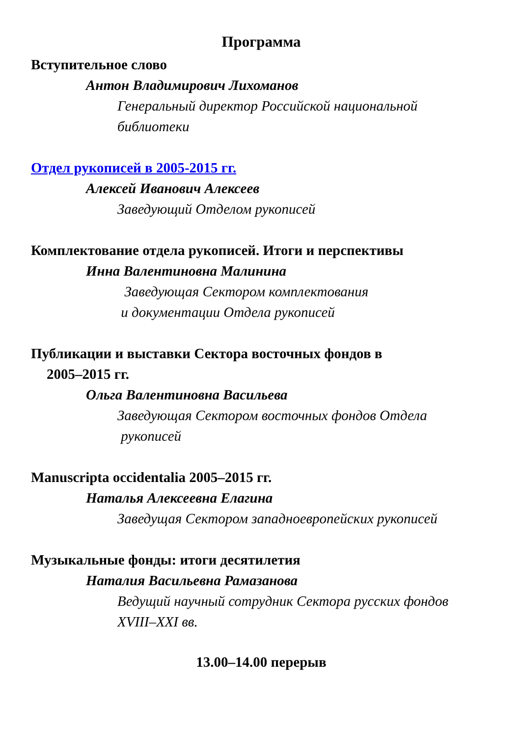Программа
Вступительное слово
Антон Владимирович Лихоманов
Генеральный директор Российской национальной
библиотеки
Отдел рукописей в 2005-2015 гг.
Алексей Иванович Алексеев
Заведующий Отделом рукописей
Комплектование отдела рукописей. Итоги и перспективы
Инна Валентиновна Малинина
Заведующая Сектором комплектования
и документации Отдела рукописей
Публикации и выставки Сектора восточных фондов в
2005–2015 гг.
Ольга Валентиновна Васильева
Заведующая Сектором восточных фондов Отдела
рукописей
Manuscripta occidentalia 2005–2015 гг.
Наталья Алексеевна Елагина
Заведущая Сектором западноевропейских рукописей
Музыкальные фонды: итоги десятилетия
Наталия Васильевна Рамазанова
Ведущий научный сотрудник Сектора русских фондов
XVIII–XXI вв.
13.00–14.00 перерыв